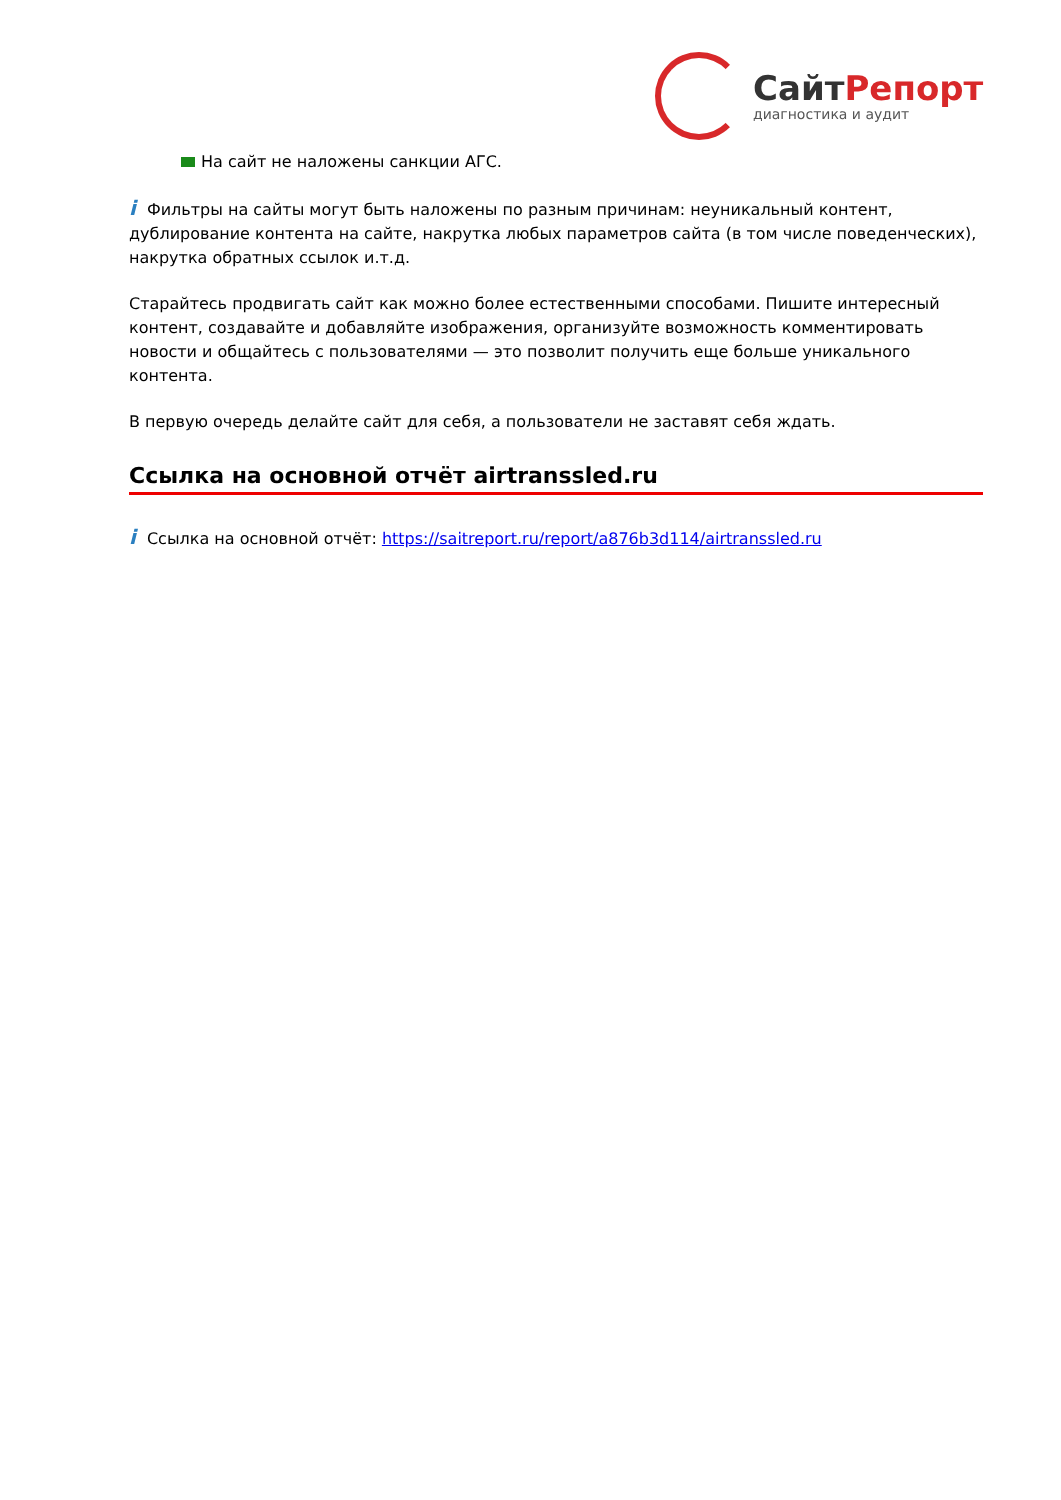СайтРепорт
диагностика и аудит
На сайт не наложены санкции АГС.
i Фильтры на сайты могут быть наложены по разным причинам: неуникальный контент, дублирование контента на сайте, накрутка любых параметров сайта (в том числе поведенческих), накрутка обратных ссылок и.т.д.
Старайтесь продвигать сайт как можно более естественными способами. Пишите интересный контент, создавайте и добавляйте изображения, организуйте возможность комментировать новости и общайтесь с пользователями — это позволит получить еще больше уникального контента.
В первую очередь делайте сайт для себя, а пользователи не заставят себя ждать.
Ссылка на основной отчёт airtranssled.ru
i Ссылка на основной отчёт: https://saitreport.ru/report/a876b3d114/airtranssled.ru